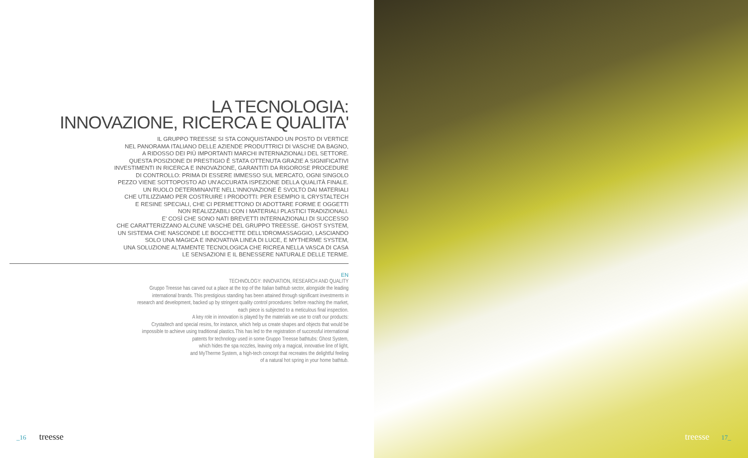LA TECNOLOGIA:
INNOVAZIONE, RICERCA E QUALITA'
IL GRUPPO TREESSE SI STA CONQUISTANDO UN POSTO DI VERTICE
NEL PANORAMA ITALIANO DELLE AZIENDE PRODUTTRICI DI VASCHE DA BAGNO,
A RIDOSSO DEI PIÙ IMPORTANTI MARCHI INTERNAZIONALI DEL SETTORE.
QUESTA POSIZIONE DI PRESTIGIO È STATA OTTENUTA GRAZIE A SIGNIFICATIVI
INVESTIMENTI IN RICERCA E INNOVAZIONE, GARANTITI DA RIGOROSE PROCEDURE
DI CONTROLLO: PRIMA DI ESSERE IMMESSO SUL MERCATO, OGNI SINGOLO
PEZZO VIENE SOTTOPOSTO AD UN'ACCURATA ISPEZIONE DELLA QUALITÀ FINALE.
UN RUOLO DETERMINANTE NELL'INNOVAZIONE È SVOLTO DAI MATERIALI
CHE UTILIZZIAMO PER COSTRUIRE I PRODOTTI: PER ESEMPIO IL CRYSTALTECH
E RESINE SPECIALI, CHE CI PERMETTONO DI ADOTTARE FORME E OGGETTI
NON REALIZZABILI CON I MATERIALI PLASTICI TRADIZIONALI.
E' COSÌ CHE SONO NATI BREVETTI INTERNAZIONALI DI SUCCESSO
CHE CARATTERIZZANO ALCUNE VASCHE DEL GRUPPO TREESSE. GHOST SYSTEM,
UN SISTEMA CHE NASCONDE LE BOCCHETTE DELL'IDROMASSAGGIO, LASCIANDO
SOLO UNA MAGICA E INNOVATIVA LINEA DI LUCE, E MYTHERME SYSTEM,
UNA SOLUZIONE ALTAMENTE TECNOLOGICA CHE RICREA NELLA VASCA DI CASA
LE SENSAZIONI E IL BENESSERE NATURALE DELLE TERME.
EN
TECHNOLOGY: INNOVATION, RESEARCH AND QUALITY
Gruppo Treesse has carved out a place at the top of the Italian bathtub sector, alongside the leading
international brands. This prestigious standing has been attained through significant investments in
research and development, backed up by stringent quality control procedures: before reaching the market,
each piece is subjected to a meticulous final inspection.
A key role in innovation is played by the materials we use to craft our products:
Crystaltech and special resins, for instance, which help us create shapes and objects that would be
impossible to achieve using traditional plastics.This has led to the registration of successful international
patents for technology used in some Gruppo Treesse bathtubs: Ghost System,
which hides the spa nozzles, leaving only a magical, innovative line of light,
and MyTherme System, a high-tech concept that recreates the delightful feeling
of a natural hot spring in your home bathtub.
_16 treesse
treesse 17_